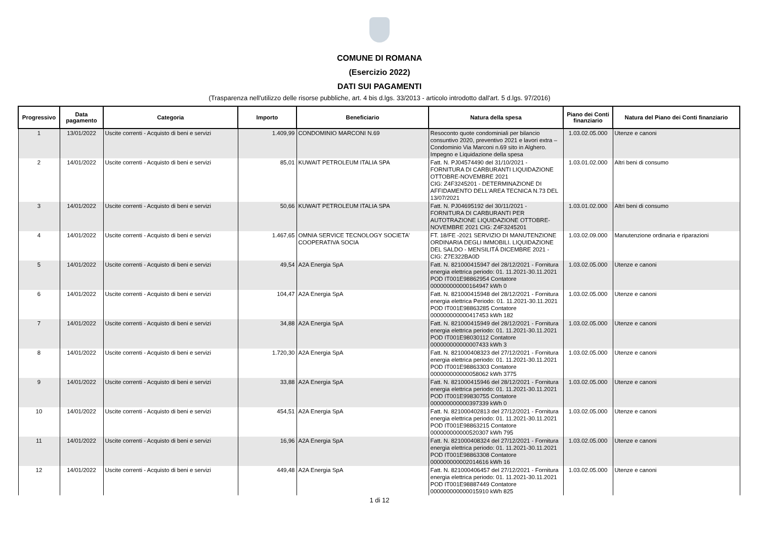COMUNE DI ROMANA
(Esercizio 2022)
DATI SUI PAGAMENTI
(Trasparenza nell'utilizzo delle risorse pubbliche, art. 4 bis d.lgs. 33/2013 - articolo introdotto dall'art. 5 d.lgs. 97/2016)
| Progressivo | Data pagamento | Categoria | Importo | Beneficiario | Natura della spesa | Piano dei Conti finanziario | Natura del Piano dei Conti finanziario |
| --- | --- | --- | --- | --- | --- | --- | --- |
| 1 | 13/01/2022 | Uscite correnti - Acquisto di beni e servizi | 1.409,99 | CONDOMINIO MARCONI N.69 | Resoconto quote condominiali per bilancio consuntivo 2020, preventivo 2021 e lavori extra – Condominio Via Marconi n.69 sito in Alghero. Impegno e Liquidazione della spesa | 1.03.02.05.000 | Utenze e canoni |
| 2 | 14/01/2022 | Uscite correnti - Acquisto di beni e servizi | 85,01 | KUWAIT PETROLEUM ITALIA SPA | Fatt. N. PJ04574490 del 31/10/2021 - FORNITURA DI CARBURANTI LIQUIDAZIONE OTTOBRE-NOVEMBRE 2021 CIG: Z4F3245201 - DETERMINAZIONE DI AFFIDAMENTO DELL'AREA TECNICA N.73 DEL 13/07/2021 | 1.03.01.02.000 | Altri beni di consumo |
| 3 | 14/01/2022 | Uscite correnti - Acquisto di beni e servizi | 50,66 | KUWAIT PETROLEUM ITALIA SPA | Fatt. N. PJ04695192 del 30/11/2021 - FORNITURA DI CARBURANTI PER AUTOTRAZIONE LIQUIDAZIONE OTTOBRE-NOVEMBRE 2021 CIG: Z4F3245201 | 1.03.01.02.000 | Altri beni di consumo |
| 4 | 14/01/2022 | Uscite correnti - Acquisto di beni e servizi | 1.467,65 | OMNIA SERVICE TECNOLOGY SOCIETA' COOPERATIVA SOCIA | FT. 18/FE -2021 SERVIZIO DI MANUTENZIONE ORDINARIA DEGLI IMMOBILI. LIQUIDAZIONE DEL SALDO - MENSILITÁ DICEMBRE 2021 - CIG: Z7E322BA0D | 1.03.02.09.000 | Manutenzione ordinaria e riparazioni |
| 5 | 14/01/2022 | Uscite correnti - Acquisto di beni e servizi | 49,54 | A2A Energia SpA | Fatt. N. 821000415947 del 28/12/2021 - Fornitura energia elettrica periodo: 01. 11.2021-30.11.2021 POD IT001E98862954 Contatore 000000000000164947 kWh 0 | 1.03.02.05.000 | Utenze e canoni |
| 6 | 14/01/2022 | Uscite correnti - Acquisto di beni e servizi | 104,47 | A2A Energia SpA | Fatt. N. 821000415948 del 28/12/2021 - Fornitura energia elettrica Periodo: 01. 11.2021-30.11.2021 POD IT001E98863285 Contatore 000000000000417453 kWh 182 | 1.03.02.05.000 | Utenze e canoni |
| 7 | 14/01/2022 | Uscite correnti - Acquisto di beni e servizi | 34,88 | A2A Energia SpA | Fatt. N. 821000415949 del 28/12/2021 - Fornitura energia elettrica periodo: 01. 11.2021-30.11.2021 POD IT001E98030112 Contatore 000000000000007433 kWh 3 | 1.03.02.05.000 | Utenze e canoni |
| 8 | 14/01/2022 | Uscite correnti - Acquisto di beni e servizi | 1.720,30 | A2A Energia SpA | Fatt. N. 821000408323 del 27/12/2021 - Fornitura energia elettrica periodo: 01. 11.2021-30.11.2021 POD IT001E98863303 Contatore 000000000000058062 kWh 3775 | 1.03.02.05.000 | Utenze e canoni |
| 9 | 14/01/2022 | Uscite correnti - Acquisto di beni e servizi | 33,88 | A2A Energia SpA | Fatt. N. 821000415946 del 28/12/2021 - Fornitura energia elettrica periodo: 01. 11.2021-30.11.2021 POD IT001E99830755 Contatore 000000000000397339 kWh 0 | 1.03.02.05.000 | Utenze e canoni |
| 10 | 14/01/2022 | Uscite correnti - Acquisto di beni e servizi | 454,51 | A2A Energia SpA | Fatt. N. 821000402813 del 27/12/2021 - Fornitura energia elettrica periodo: 01. 11.2021-30.11.2021 POD IT001E98863215 Contatore 000000000000520307 kWh 795 | 1.03.02.05.000 | Utenze e canoni |
| 11 | 14/01/2022 | Uscite correnti - Acquisto di beni e servizi | 16,96 | A2A Energia SpA | Fatt. N. 821000408324 del 27/12/2021 - Fornitura energia elettrica periodo: 01. 11.2021-30.11.2021 POD IT001E98863308 Contatore 000000000002014616 kWh 16 | 1.03.02.05.000 | Utenze e canoni |
| 12 | 14/01/2022 | Uscite correnti - Acquisto di beni e servizi | 449,48 | A2A Energia SpA | Fatt. N. 821000406457 del 27/12/2021 - Fornitura energia elettrica periodo: 01. 11.2021-30.11.2021 POD IT001E98887449 Contatore 000000000000015910 kWh 825 | 1.03.02.05.000 | Utenze e canoni |
1 di 12